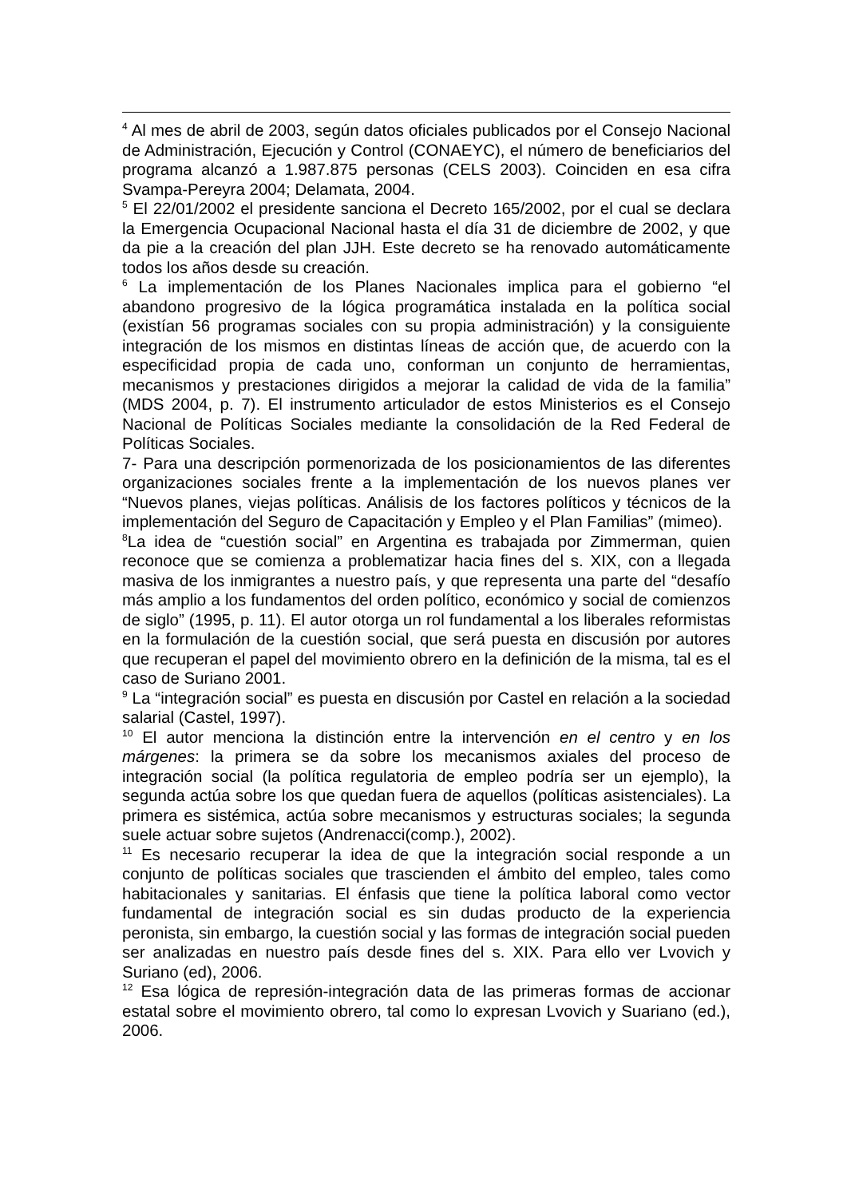<sup>4</sup> Al mes de abril de 2003, según datos oficiales publicados por el Consejo Nacional de Administración, Ejecución y Control (CONAEYC), el número de beneficiarios del programa alcanzó a 1.987.875 personas (CELS 2003). Coinciden en esa cifra Svampa-Pereyra 2004; Delamata, 2004.
<sup>5</sup> El 22/01/2002 el presidente sanciona el Decreto 165/2002, por el cual se declara la Emergencia Ocupacional Nacional hasta el día 31 de diciembre de 2002, y que da pie a la creación del plan JJH. Este decreto se ha renovado automáticamente todos los años desde su creación.
<sup>6</sup> La implementación de los Planes Nacionales implica para el gobierno “el abandono progresivo de la lógica programática instalada en la política social (existían 56 programas sociales con su propia administración) y la consiguiente integración de los mismos en distintas líneas de acción que, de acuerdo con la especificidad propia de cada uno, conforman un conjunto de herramientas, mecanismos y prestaciones dirigidos a mejorar la calidad de vida de la familia” (MDS 2004, p. 7). El instrumento articulador de estos Ministerios es el Consejo Nacional de Políticas Sociales mediante la consolidación de la Red Federal de Políticas Sociales.
7- Para una descripción pormenorizada de los posicionamientos de las diferentes organizaciones sociales frente a la implementación de los nuevos planes ver “Nuevos planes, viejas políticas. Análisis de los factores políticos y técnicos de la implementación del Seguro de Capacitación y Empleo y el Plan Familias” (mimeo).
<sup>8</sup> La idea de “cuestión social” en Argentina es trabajada por Zimmerman, quien reconoce que se comienza a problematizar hacia fines del s. XIX, con a llegada masiva de los inmigrantes a nuestro país, y que representa una parte del “desafío más amplio a los fundamentos del orden político, económico y social de comienzos de siglo” (1995, p. 11). El autor otorga un rol fundamental a los liberales reformistas en la formulación de la cuestión social, que será puesta en discusión por autores que recuperan el papel del movimiento obrero en la definición de la misma, tal es el caso de Suriano 2001.
<sup>9</sup> La “integración social” es puesta en discusión por Castel en relación a la sociedad salarial (Castel, 1997).
<sup>10</sup> El autor menciona la distinción entre la intervención en el centro y en los márgenes: la primera se da sobre los mecanismos axiales del proceso de integración social (la política regulatoria de empleo podría ser un ejemplo), la segunda actúa sobre los que quedan fuera de aquellos (políticas asistenciales). La primera es sistémica, actúa sobre mecanismos y estructuras sociales; la segunda suele actuar sobre sujetos (Andrenacci(comp.), 2002).
<sup>11</sup> Es necesario recuperar la idea de que la integración social responde a un conjunto de políticas sociales que trascienden el ámbito del empleo, tales como habitacionales y sanitarias. El énfasis que tiene la política laboral como vector fundamental de integración social es sin dudas producto de la experiencia peronista, sin embargo, la cuestión social y las formas de integración social pueden ser analizadas en nuestro país desde fines del s. XIX. Para ello ver Lvovich y Suriano (ed), 2006.
<sup>12</sup> Esa lógica de represión-integración data de las primeras formas de accionar estatal sobre el movimiento obrero, tal como lo expresan Lvovich y Suariano (ed.), 2006.